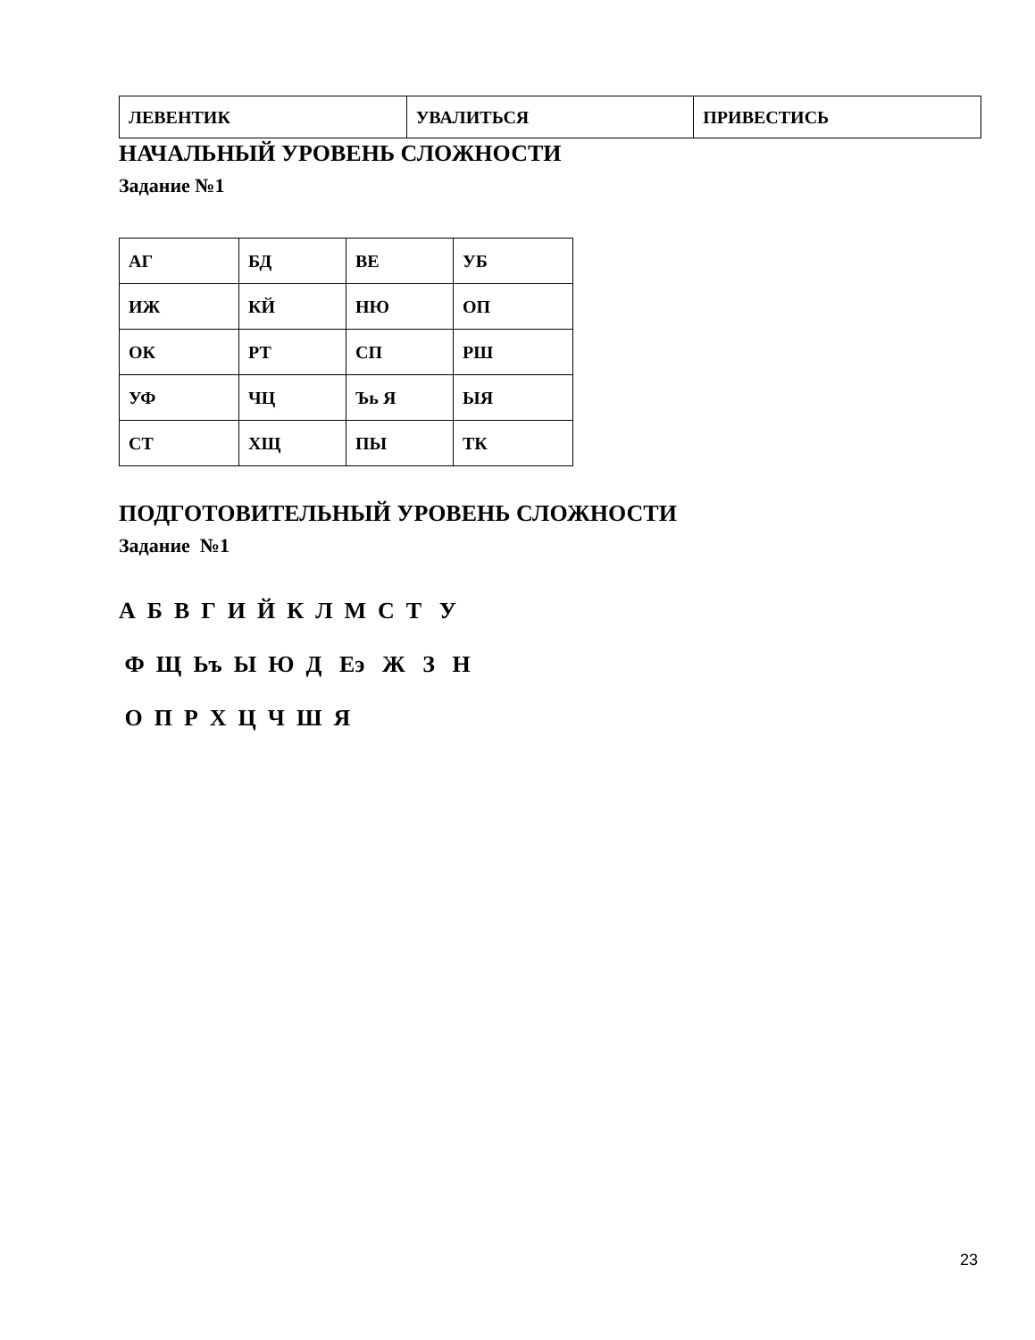| ЛЕВЕНТИК | УВАЛИТЬСЯ | ПРИВЕСТИСЬ |
НАЧАЛЬНЫЙ УРОВЕНЬ СЛОЖНОСТИ
Задание №1
| АГ | БД | ВЕ | УБ |
| ИЖ | КЙ | НЮ | ОП |
| ОК | РТ | СП | РШ |
| УФ | ЧЦ | Ъь Я | ЫЯ |
| СТ | ХЩ | ПЫ | ТК |
ПОДГОТОВИТЕЛЬНЫЙ УРОВЕНЬ СЛОЖНОСТИ
Задание №1
А Б В Г И Й К Л М С Т У
Ф Щ Ьъ Ы Ю Д Еэ Ж З Н
О П Р Х Ц Ч Ш Я
23